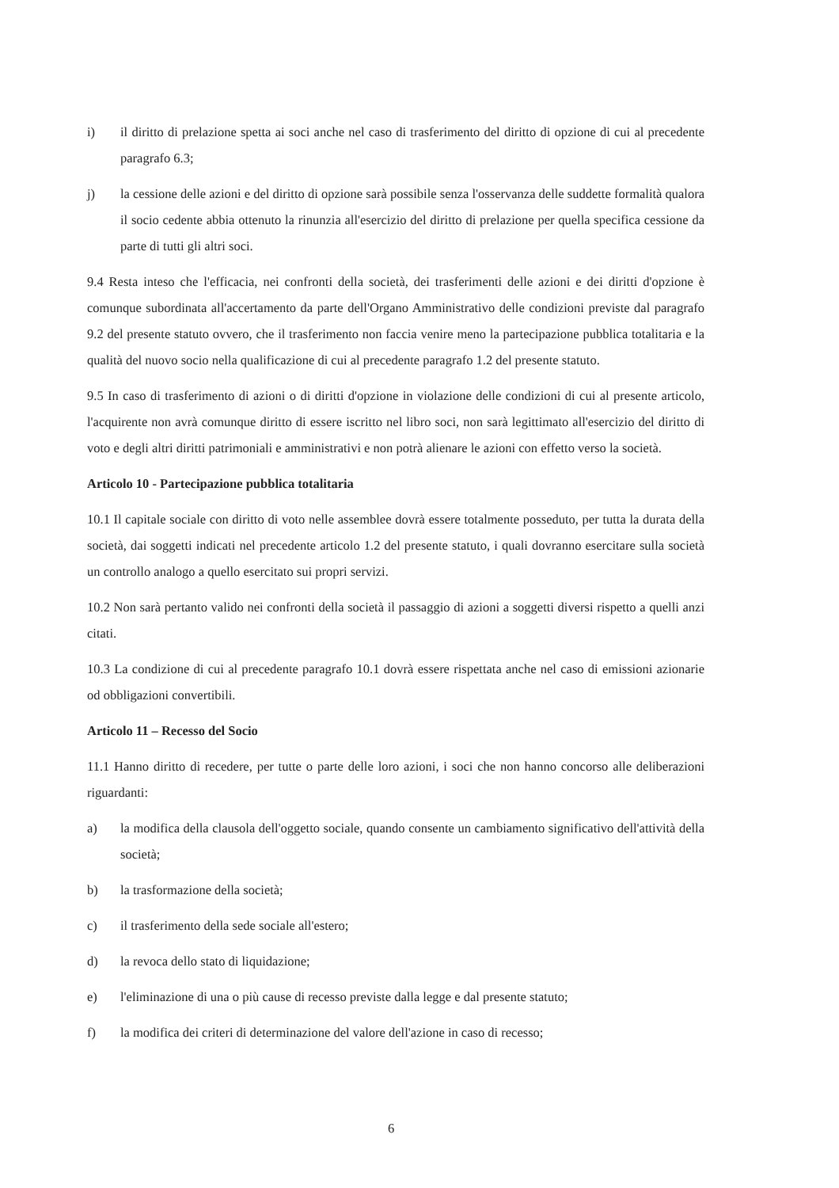i) il diritto di prelazione spetta ai soci anche nel caso di trasferimento del diritto di opzione di cui al precedente paragrafo 6.3;
j) la cessione delle azioni e del diritto di opzione sarà possibile senza l'osservanza delle suddette formalità qualora il socio cedente abbia ottenuto la rinunzia all'esercizio del diritto di prelazione per quella specifica cessione da parte di tutti gli altri soci.
9.4 Resta inteso che l'efficacia, nei confronti della società, dei trasferimenti delle azioni e dei diritti d'opzione è comunque subordinata all'accertamento da parte dell'Organo Amministrativo delle condizioni previste dal paragrafo 9.2 del presente statuto ovvero, che il trasferimento non faccia venire meno la partecipazione pubblica totalitaria e la qualità del nuovo socio nella qualificazione di cui al precedente paragrafo 1.2 del presente statuto.
9.5 In caso di trasferimento di azioni o di diritti d'opzione in violazione delle condizioni di cui al presente articolo, l'acquirente non avrà comunque diritto di essere iscritto nel libro soci, non sarà legittimato all'esercizio del diritto di voto e degli altri diritti patrimoniali e amministrativi e non potrà alienare le azioni con effetto verso la società.
Articolo 10 - Partecipazione pubblica totalitaria
10.1 Il capitale sociale con diritto di voto nelle assemblee dovrà essere totalmente posseduto, per tutta la durata della società, dai soggetti indicati nel precedente articolo 1.2 del presente statuto, i quali dovranno esercitare sulla società un controllo analogo a quello esercitato sui propri servizi.
10.2 Non sarà pertanto valido nei confronti della società il passaggio di azioni a soggetti diversi rispetto a quelli anzi citati.
10.3 La condizione di cui al precedente paragrafo 10.1 dovrà essere rispettata anche nel caso di emissioni azionarie od obbligazioni convertibili.
Articolo 11 – Recesso del Socio
11.1 Hanno diritto di recedere, per tutte o parte delle loro azioni, i soci che non hanno concorso alle deliberazioni riguardanti:
a) la modifica della clausola dell'oggetto sociale, quando consente un cambiamento significativo dell'attività della società;
b) la trasformazione della società;
c) il trasferimento della sede sociale all'estero;
d) la revoca dello stato di liquidazione;
e) l'eliminazione di una o più cause di recesso previste dalla legge e dal presente statuto;
f) la modifica dei criteri di determinazione del valore dell'azione in caso di recesso;
6